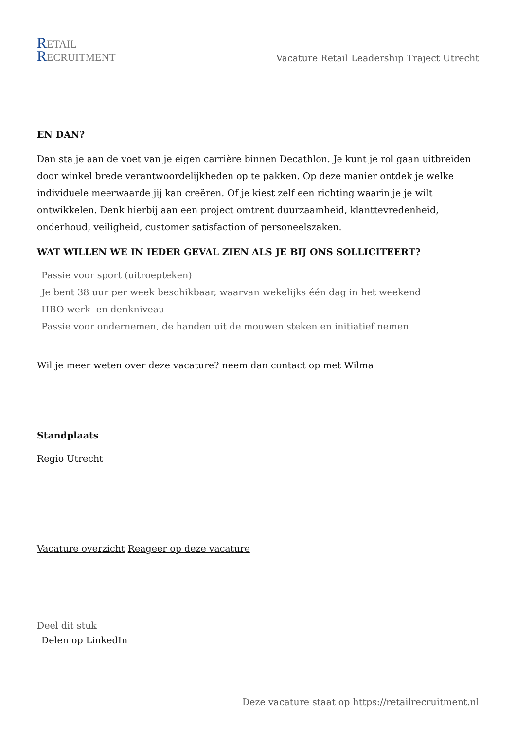RETAIL
RECRUITMENT
Vacature Retail Leadership Traject Utrecht
EN DAN?
Dan sta je aan de voet van je eigen carrière binnen Decathlon. Je kunt je rol gaan uitbreiden door winkel brede verantwoordelijkheden op te pakken. Op deze manier ontdek je welke individuele meerwaarde jij kan creëren. Of je kiest zelf een richting waarin je je wilt ontwikkelen. Denk hierbij aan een project omtrent duurzaamheid, klanttevredenheid, onderhoud, veiligheid, customer satisfaction of personeelszaken.
WAT WILLEN WE IN IEDER GEVAL ZIEN ALS JE BIJ ONS SOLLICITEERT?
Passie voor sport (uitroepteken)
Je bent 38 uur per week beschikbaar, waarvan wekelijks één dag in het weekend
HBO werk- en denkniveau
Passie voor ondernemen, de handen uit de mouwen steken en initiatief nemen
Wil je meer weten over deze vacature? neem dan contact op met Wilma
Standplaats
Regio Utrecht
Vacature overzicht Reageer op deze vacature
Deel dit stuk
Delen op LinkedIn
Deze vacature staat op https://retailrecruitment.nl